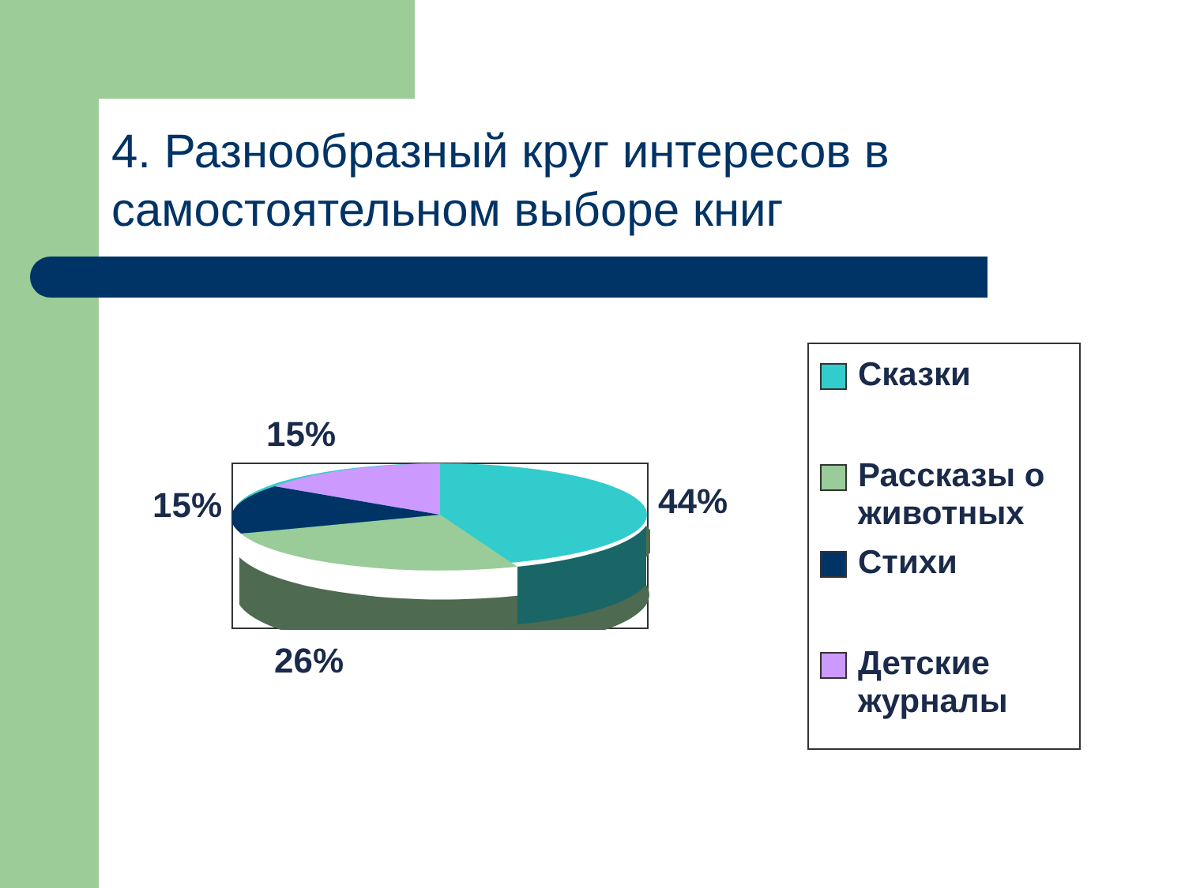4. Разнообразный круг интересов в самостоятельном выборе книг
15%
15% 44%
26%
Сказки
Рассказы о животных
Стихи
Детские журналы